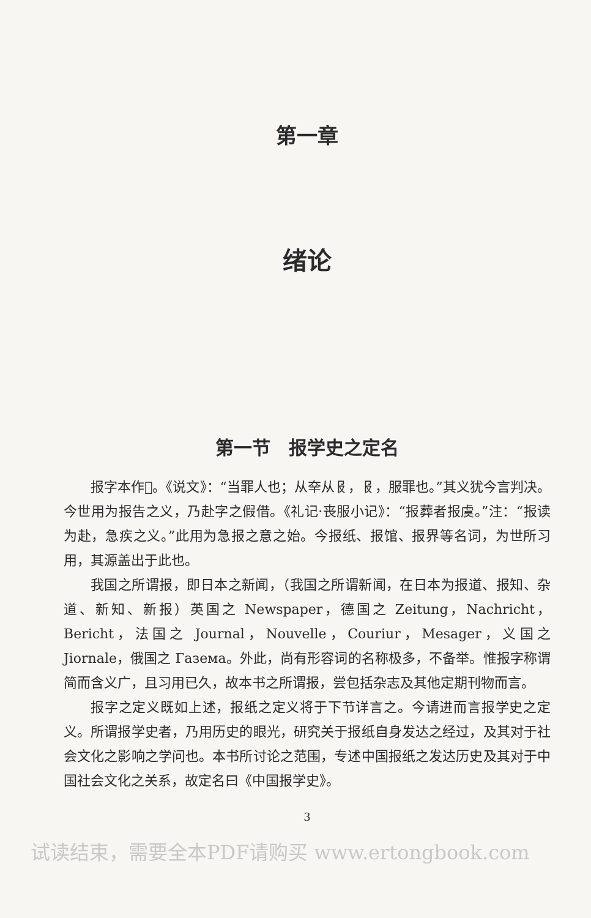第一章
绪论
第一节　报学史之定名
报字本作𡙈。《说文》：“当罪人也；从㚔从𠬝，𠬝，服罪也。”其义犹今言判决。今世用为报告之义，乃赴字之假借。《礼记·丧服小记》：“报葬者报虞。”注：“报读为赴，急疾之义。”此用为急报之意之始。今报纸、报馆、报界等名词，为世所习用，其源盖出于此也。
我国之所谓报，即日本之新闻，（我国之所谓新闻，在日本为报道、报知、杂道、新知、新报）英国之 Newspaper，德国之 Zeitung，Nachricht，Bericht，法国之 Journal，Nouvelle，Couriur，Mesager，义国之 Jiornale，俄国之 Газема。外此，尚有形容词的名称极多，不备举。惟报字称谓简而含义广，且习用已久，故本书之所谓报，尝包括杂志及其他定期刊物而言。
报字之定义既如上述，报纸之定义将于下节详言之。今请进而言报学史之定义。所谓报学史者，乃用历史的眼光，研究关于报纸自身发达之经过，及其对于社会文化之影响之学问也。本书所讨论之范围，专述中国报纸之发达历史及其对于中国社会文化之关系，故定名曰《中国报学史》。
3
试读结束，需要全本PDF请购买 www.ertongbook.com